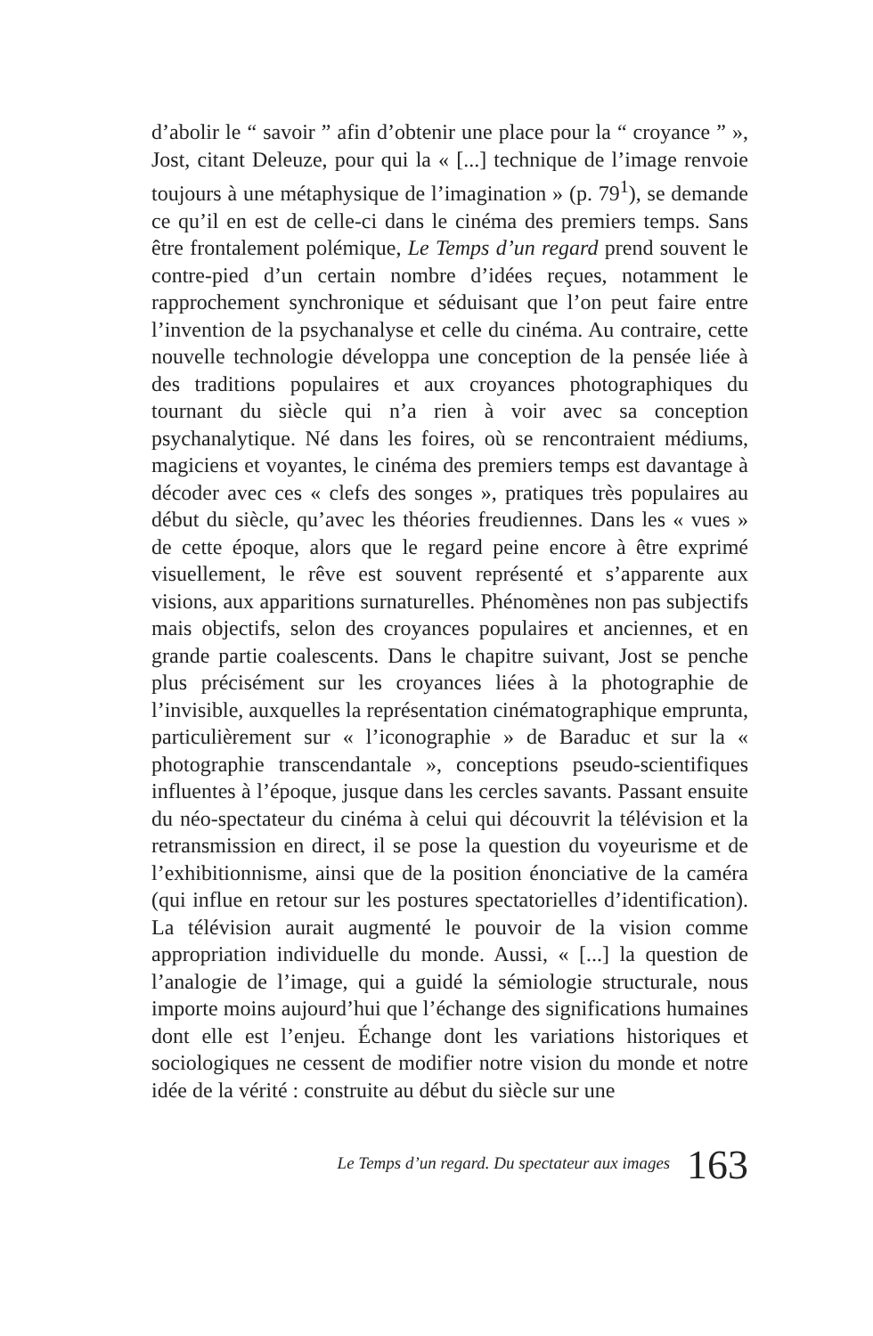d’abolir le “ savoir ” afin d’obtenir une place pour la “ croyance ” », Jost, citant Deleuze, pour qui la « [...] technique de l’image renvoie toujours à une métaphysique de l’imagination » (p. 79<sup>1</sup>), se demande ce qu’il en est de celle-ci dans le cinéma des premiers temps. Sans être frontalement polémique, Le Temps d’un regard prend souvent le contre-pied d’un certain nombre d’idées reçues, notamment le rapprochement synchronique et séduisant que l’on peut faire entre l’invention de la psychanalyse et celle du cinéma. Au contraire, cette nouvelle technologie développa une conception de la pensée liée à des traditions populaires et aux croyances photographiques du tournant du siècle qui n’a rien à voir avec sa conception psychanalytique. Né dans les foires, où se rencontraient médiums, magiciens et voyantes, le cinéma des premiers temps est davantage à décoder avec ces « clefs des songes », pratiques très populaires au début du siècle, qu’avec les théories freudiennes. Dans les « vues » de cette époque, alors que le regard peine encore à être exprimé visuellement, le rêve est souvent représenté et s’apparente aux visions, aux apparitions surnaturelles. Phénomènes non pas subjectifs mais objectifs, selon des croyances populaires et anciennes, et en grande partie coalescents. Dans le chapitre suivant, Jost se penche plus précisément sur les croyances liées à la photographie de l’invisible, auxquelles la représentation cinématographique emprunta, particulièrement sur « l’iconographie » de Baraduc et sur la « photographie transcendantale », conceptions pseudo-scientifiques influentes à l’époque, jusque dans les cercles savants. Passant ensuite du néo-spectateur du cinéma à celui qui découvrit la télévision et la retransmission en direct, il se pose la question du voyeurisme et de l’exhibitionnisme, ainsi que de la position énonciative de la caméra (qui influe en retour sur les postures spectatorielles d’identification). La télévision aurait augmenté le pouvoir de la vision comme appropriation individuelle du monde. Aussi, « [...] la question de l’analogie de l’image, qui a guidé la sémiologie structurale, nous importe moins aujourd’hui que l’échange des significations humaines dont elle est l’enjeu. Échange dont les variations historiques et sociologiques ne cessent de modifier notre vision du monde et notre idée de la vérité : construite au début du siècle sur une
Le Temps d’un regard. Du spectateur aux images 163